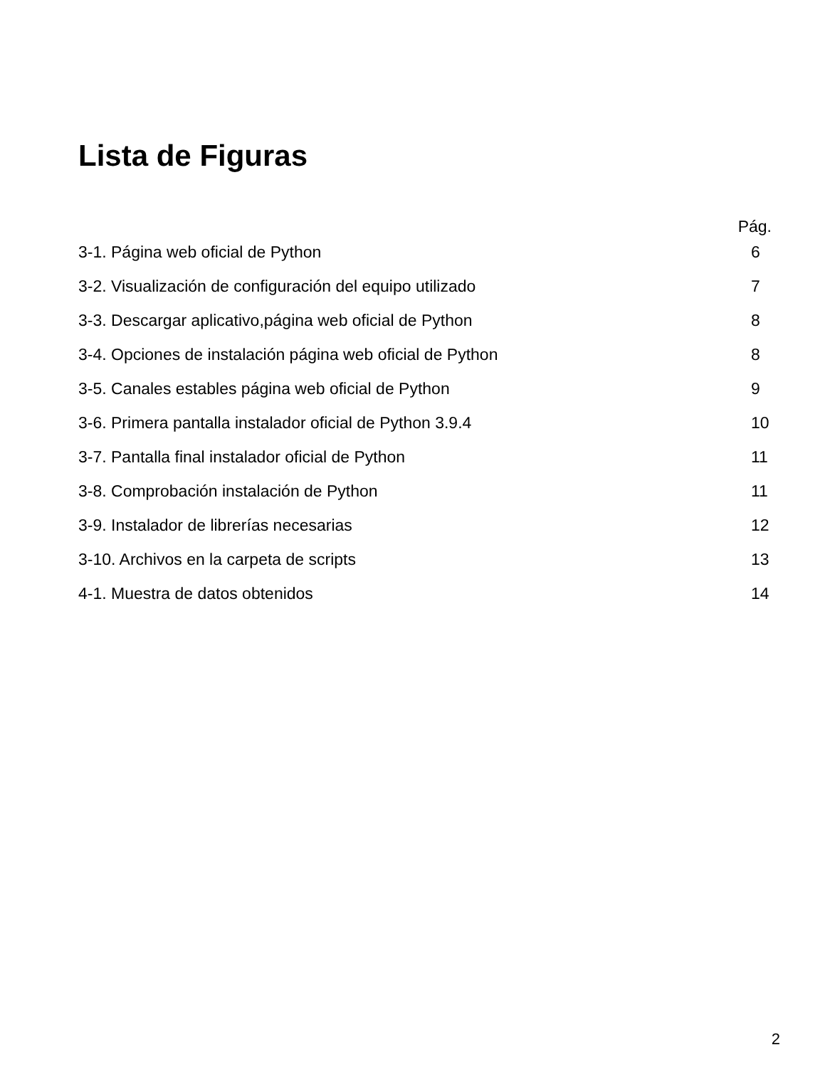Lista de Figuras
Pág.
3-1. Página web oficial de Python 6
3-2. Visualización de configuración del equipo utilizado 7
3-3. Descargar aplicativo,página web oficial de Python 8
3-4. Opciones de instalación página web oficial de Python 8
3-5. Canales estables página web oficial de Python 9
3-6. Primera pantalla instalador oficial de Python 3.9.4 10
3-7. Pantalla final instalador oficial de Python 11
3-8. Comprobación instalación de Python 11
3-9. Instalador de librerías necesarias 12
3-10. Archivos en la carpeta de scripts 13
4-1. Muestra de datos obtenidos 14
2